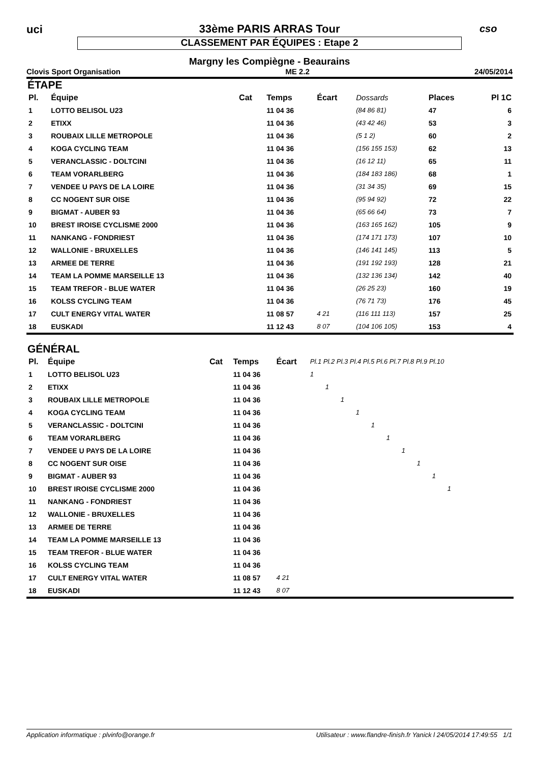uci cso
33ème PARIS ARRAS Tour
CLASSEMENT PAR ÉQUIPES : Etape 2
Margny les Compiègne - Beaurains
Clovis Sport Organisation ME 2.2 24/05/2014
ÉTAPE
| Pl. | Équipe | Cat | Temps | Écart | Dossards | Places | Pl 1C |
| --- | --- | --- | --- | --- | --- | --- | --- |
| 1 | LOTTO BELISOL U23 | | 11 04 36 | | (84 86 81) | 47 | 6 |
| 2 | ETIXX | | 11 04 36 | | (43 42 46) | 53 | 3 |
| 3 | ROUBAIX LILLE METROPOLE | | 11 04 36 | | (5 1 2) | 60 | 2 |
| 4 | KOGA CYCLING TEAM | | 11 04 36 | | (156 155 153) | 62 | 13 |
| 5 | VERANCLASSIC - DOLTCINI | | 11 04 36 | | (16 12 11) | 65 | 11 |
| 6 | TEAM VORARLBERG | | 11 04 36 | | (184 183 186) | 68 | 1 |
| 7 | VENDEE U PAYS DE LA LOIRE | | 11 04 36 | | (31 34 35) | 69 | 15 |
| 8 | CC NOGENT SUR OISE | | 11 04 36 | | (95 94 92) | 72 | 22 |
| 9 | BIGMAT - AUBER 93 | | 11 04 36 | | (65 66 64) | 73 | 7 |
| 10 | BREST IROISE CYCLISME 2000 | | 11 04 36 | | (163 165 162) | 105 | 9 |
| 11 | NANKANG - FONDRIEST | | 11 04 36 | | (174 171 173) | 107 | 10 |
| 12 | WALLONIE - BRUXELLES | | 11 04 36 | | (146 141 145) | 113 | 5 |
| 13 | ARMEE DE TERRE | | 11 04 36 | | (191 192 193) | 128 | 21 |
| 14 | TEAM LA POMME MARSEILLE 13 | | 11 04 36 | | (132 136 134) | 142 | 40 |
| 15 | TEAM TREFOR - BLUE WATER | | 11 04 36 | | (26 25 23) | 160 | 19 |
| 16 | KOLSS CYCLING TEAM | | 11 04 36 | | (76 71 73) | 176 | 45 |
| 17 | CULT ENERGY VITAL WATER | | 11 08 57 | 4 21 | (116 111 113) | 157 | 25 |
| 18 | EUSKADI | | 11 12 43 | 8 07 | (104 106 105) | 153 | 4 |
GÉNÉRAL
| Pl. | Équipe | Cat | Temps | Écart | Pl.1 Pl.2 Pl.3 Pl.4 Pl.5 Pl.6 Pl.7 Pl.8 Pl.9 Pl.10 | |
| --- | --- | --- | --- | --- | --- | --- |
| 1 | LOTTO BELISOL U23 | | 11 04 36 | | 1 | |
| 2 | ETIXX | | 11 04 36 | | 1 | |
| 3 | ROUBAIX LILLE METROPOLE | | 11 04 36 | | 1 | |
| 4 | KOGA CYCLING TEAM | | 11 04 36 | | 1 | |
| 5 | VERANCLASSIC - DOLTCINI | | 11 04 36 | | 1 | |
| 6 | TEAM VORARLBERG | | 11 04 36 | | 1 | |
| 7 | VENDEE U PAYS DE LA LOIRE | | 11 04 36 | | 1 | |
| 8 | CC NOGENT SUR OISE | | 11 04 36 | | 1 | |
| 9 | BIGMAT - AUBER 93 | | 11 04 36 | | 1 | |
| 10 | BREST IROISE CYCLISME 2000 | | 11 04 36 | | 1 | |
| 11 | NANKANG - FONDRIEST | | 11 04 36 | | | |
| 12 | WALLONIE - BRUXELLES | | 11 04 36 | | | |
| 13 | ARMEE DE TERRE | | 11 04 36 | | | |
| 14 | TEAM LA POMME MARSEILLE 13 | | 11 04 36 | | | |
| 15 | TEAM TREFOR - BLUE WATER | | 11 04 36 | | | |
| 16 | KOLSS CYCLING TEAM | | 11 04 36 | | | |
| 17 | CULT ENERGY VITAL WATER | | 11 08 57 | 4 21 | | |
| 18 | EUSKADI | | 11 12 43 | 8 07 | | |
Application informatique : plvinfo@orange.fr Utilisateur : www.flandre-finish.fr Yanick l 24/05/2014 17:49:55 1/1